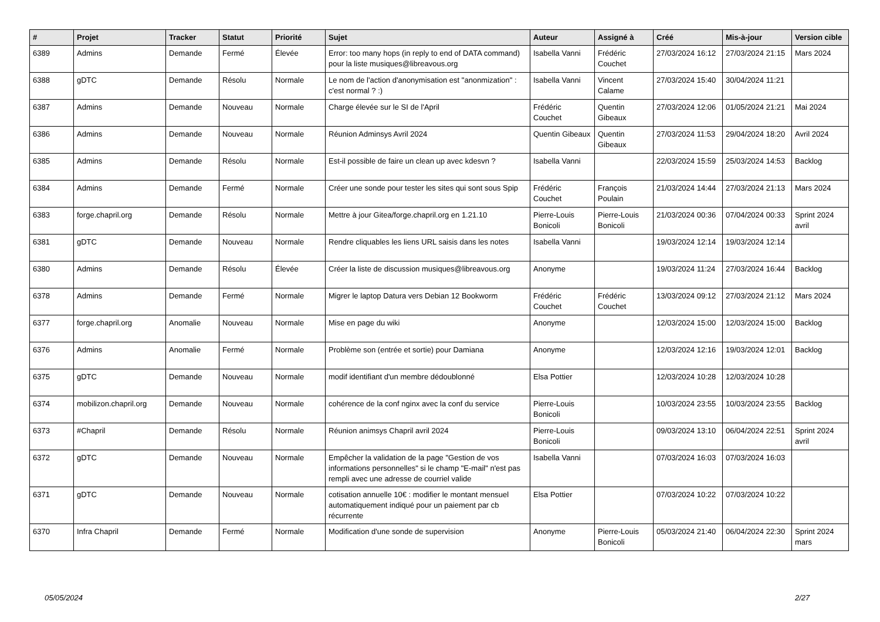| # | Projet | Tracker | Statut | Priorité | Sujet | Auteur | Assigné à | Créé | Mis-à-jour | Version cible |
| --- | --- | --- | --- | --- | --- | --- | --- | --- | --- | --- |
| 6389 | Admins | Demande | Fermé | Élevée | Error: too many hops (in reply to end of DATA command) pour la liste musiques@libreavous.org | Isabella Vanni | Frédéric Couchet | 27/03/2024 16:12 | 27/03/2024 21:15 | Mars 2024 |
| 6388 | gDTC | Demande | Résolu | Normale | Le nom de l'action d'anonymisation est "anonmization" : c'est normal ? :) | Isabella Vanni | Vincent Calame | 27/03/2024 15:40 | 30/04/2024 11:21 | |
| 6387 | Admins | Demande | Nouveau | Normale | Charge élevée sur le SI de l'April | Frédéric Couchet | Quentin Gibeaux | 27/03/2024 12:06 | 01/05/2024 21:21 | Mai 2024 |
| 6386 | Admins | Demande | Nouveau | Normale | Réunion Adminsys Avril 2024 | Quentin Gibeaux | Quentin Gibeaux | 27/03/2024 11:53 | 29/04/2024 18:20 | Avril 2024 |
| 6385 | Admins | Demande | Résolu | Normale | Est-il possible de faire un clean up avec kdesvn ? | Isabella Vanni | | 22/03/2024 15:59 | 25/03/2024 14:53 | Backlog |
| 6384 | Admins | Demande | Fermé | Normale | Créer une sonde pour tester les sites qui sont sous Spip | Frédéric Couchet | François Poulain | 21/03/2024 14:44 | 27/03/2024 21:13 | Mars 2024 |
| 6383 | forge.chapril.org | Demande | Résolu | Normale | Mettre à jour Gitea/forge.chapril.org en 1.21.10 | Pierre-Louis Bonicoli | Pierre-Louis Bonicoli | 21/03/2024 00:36 | 07/04/2024 00:33 | Sprint 2024 avril |
| 6381 | gDTC | Demande | Nouveau | Normale | Rendre cliquables les liens URL saisis dans les notes | Isabella Vanni | | 19/03/2024 12:14 | 19/03/2024 12:14 | |
| 6380 | Admins | Demande | Résolu | Élevée | Créer la liste de discussion musiques@libreavous.org | Anonyme | | 19/03/2024 11:24 | 27/03/2024 16:44 | Backlog |
| 6378 | Admins | Demande | Fermé | Normale | Migrer le laptop Datura vers Debian 12 Bookworm | Frédéric Couchet | Frédéric Couchet | 13/03/2024 09:12 | 27/03/2024 21:12 | Mars 2024 |
| 6377 | forge.chapril.org | Anomalie | Nouveau | Normale | Mise en page du wiki | Anonyme | | 12/03/2024 15:00 | 12/03/2024 15:00 | Backlog |
| 6376 | Admins | Anomalie | Fermé | Normale | Problème son (entrée et sortie) pour Damiana | Anonyme | | 12/03/2024 12:16 | 19/03/2024 12:01 | Backlog |
| 6375 | gDTC | Demande | Nouveau | Normale | modif identifiant d'un membre dédoublonné | Elsa Pottier | | 12/03/2024 10:28 | 12/03/2024 10:28 | |
| 6374 | mobilizon.chapril.org | Demande | Nouveau | Normale | cohérence de la conf nginx avec la conf du service | Pierre-Louis Bonicoli | | 10/03/2024 23:55 | 10/03/2024 23:55 | Backlog |
| 6373 | #Chapril | Demande | Résolu | Normale | Réunion animsys Chapril avril 2024 | Pierre-Louis Bonicoli | | 09/03/2024 13:10 | 06/04/2024 22:51 | Sprint 2024 avril |
| 6372 | gDTC | Demande | Nouveau | Normale | Empêcher la validation de la page "Gestion de vos informations personnelles" si le champ "E-mail" n'est pas rempli avec une adresse de courriel valide | Isabella Vanni | | 07/03/2024 16:03 | 07/03/2024 16:03 | |
| 6371 | gDTC | Demande | Nouveau | Normale | cotisation annuelle 10€ : modifier le montant mensuel automatiquement indiqué pour un paiement par cb récurrente | Elsa Pottier | | 07/03/2024 10:22 | 07/03/2024 10:22 | |
| 6370 | Infra Chapril | Demande | Fermé | Normale | Modification d'une sonde de supervision | Anonyme | Pierre-Louis Bonicoli | 05/03/2024 21:40 | 06/04/2024 22:30 | Sprint 2024 mars |
05/05/2024 2/27